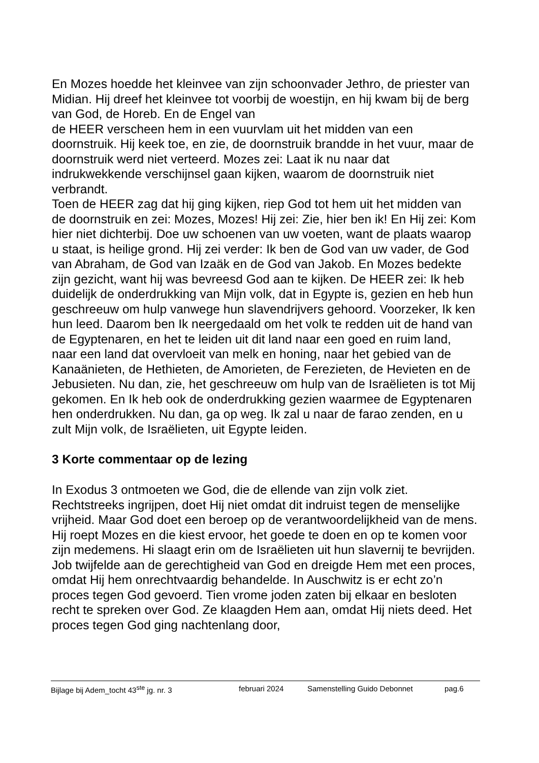En Mozes hoedde het kleinvee van zijn schoonvader Jethro, de priester van Midian. Hij dreef het kleinvee tot voorbij de woestijn, en hij kwam bij de berg van God, de Horeb. En de Engel van
de HEER verscheen hem in een vuurvlam uit het midden van een doornstruik. Hij keek toe, en zie, de doornstruik brandde in het vuur, maar de doornstruik werd niet verteerd. Mozes zei: Laat ik nu naar dat indrukwekkende verschijnsel gaan kijken, waarom de doornstruik niet verbrandt.
Toen de HEER zag dat hij ging kijken, riep God tot hem uit het midden van de doornstruik en zei: Mozes, Mozes! Hij zei: Zie, hier ben ik! En Hij zei: Kom hier niet dichterbij. Doe uw schoenen van uw voeten, want de plaats waarop u staat, is heilige grond. Hij zei verder: Ik ben de God van uw vader, de God van Abraham, de God van Izaäk en de God van Jakob. En Mozes bedekte zijn gezicht, want hij was bevreesd God aan te kijken. De HEER zei: Ik heb duidelijk de onderdrukking van Mijn volk, dat in Egypte is, gezien en heb hun geschreeuw om hulp vanwege hun slavendrijvers gehoord. Voorzeker, Ik ken hun leed. Daarom ben Ik neergedaald om het volk te redden uit de hand van de Egyptenaren, en het te leiden uit dit land naar een goed en ruim land, naar een land dat overvloeit van melk en honing, naar het gebied van de Kanaänieten, de Hethieten, de Amorieten, de Ferezieten, de Hevieten en de Jebusieten. Nu dan, zie, het geschreeuw om hulp van de Israëlieten is tot Mij gekomen. En Ik heb ook de onderdrukking gezien waarmee de Egyptenaren hen onderdrukken. Nu dan, ga op weg. Ik zal u naar de farao zenden, en u zult Mijn volk, de Israëlieten, uit Egypte leiden.
3 Korte commentaar op de lezing
In Exodus 3 ontmoeten we God, die de ellende van zijn volk ziet. Rechtstreeks ingrijpen, doet Hij niet omdat dit indruist tegen de menselijke vrijheid. Maar God doet een beroep op de verantwoordelijkheid van de mens. Hij roept Mozes en die kiest ervoor, het goede te doen en op te komen voor zijn medemens. Hi slaagt erin om de Israëlieten uit hun slavernij te bevrijden.
Job twijfelde aan de gerechtigheid van God en dreigde Hem met een proces, omdat Hij hem onrechtvaardig behandelde. In Auschwitz is er echt zo’n proces tegen God gevoerd. Tien vrome joden zaten bij elkaar en besloten recht te spreken over God. Ze klaagden Hem aan, omdat Hij niets deed. Het proces tegen God ging nachtenlang door,
Bijlage bij Adem_tocht 43<sup>ste</sup> jg. nr. 3 februari 2024 Samenstelling Guido Debonnet pag.6